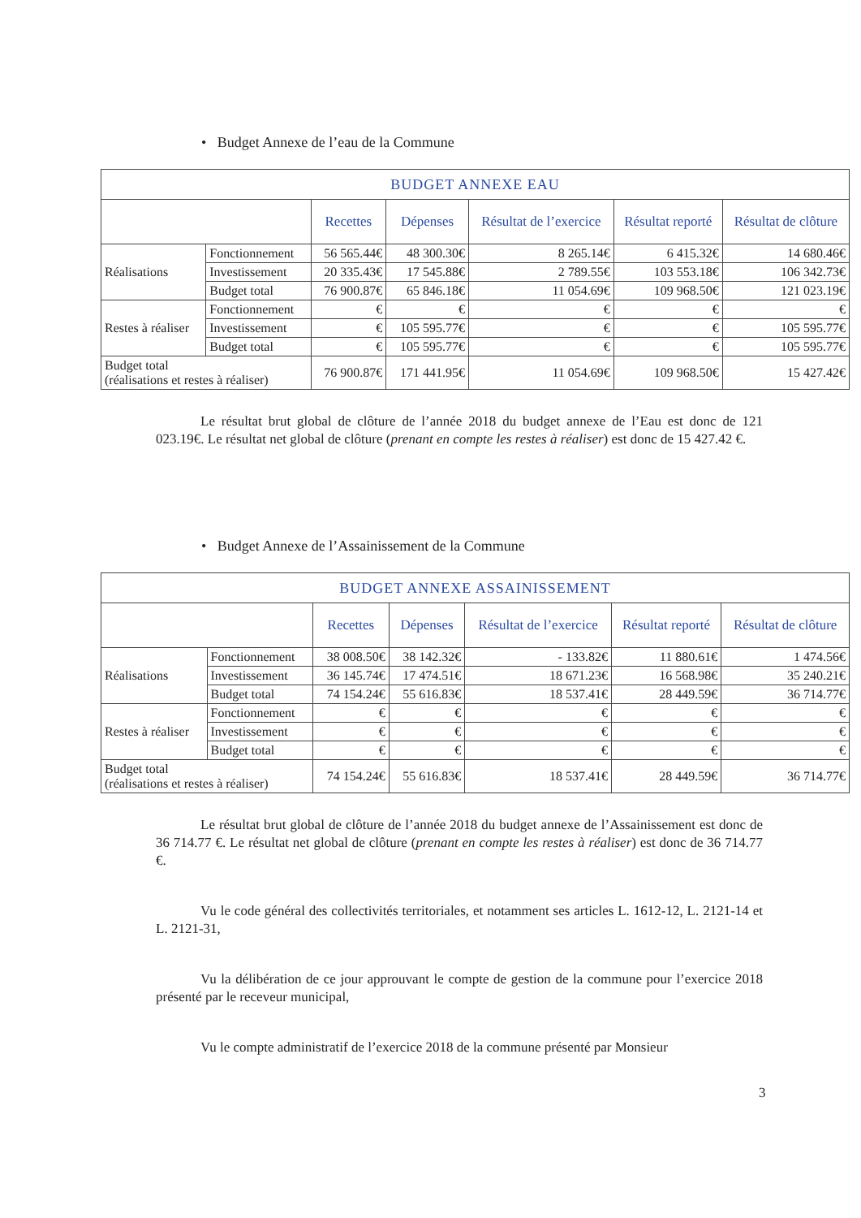• Budget Annexe de l’eau de la Commune
| BUDGET ANNEXE EAU | | | | | | |
| --- | --- | --- | --- | --- | --- | --- |
| | | Recettes | Dépenses | Résultat de l’exercice | Résultat reporté | Résultat de clôture |
| Réalisations | Fonctionnement | 56 565.44€ | 48 300.30€ | 8 265.14€ | 6 415.32€ | 14 680.46€ |
| | Investissement | 20 335.43€ | 17 545.88€ | 2 789.55€ | 103 553.18€ | 106 342.73€ |
| | Budget total | 76 900.87€ | 65 846.18€ | 11 054.69€ | 109 968.50€ | 121 023.19€ |
| Restes à réaliser | Fonctionnement | € | € | € | € | € |
| | Investissement | € | 105 595.77€ | € | € | 105 595.77€ |
| | Budget total | € | 105 595.77€ | € | € | 105 595.77€ |
| Budget total (réalisations et restes à réaliser) | | 76 900.87€ | 171 441.95€ | 11 054.69€ | 109 968.50€ | 15 427.42€ |
Le résultat brut global de clôture de l’année 2018 du budget annexe de l’Eau est donc de 121 023.19€. Le résultat net global de clôture (prenant en compte les restes à réaliser) est donc de 15 427.42 €.
• Budget Annexe de l’Assainissement de la Commune
| BUDGET ANNEXE ASSAINISSEMENT | | | | | | |
| --- | --- | --- | --- | --- | --- | --- |
| | | Recettes | Dépenses | Résultat de l’exercice | Résultat reporté | Résultat de clôture |
| Réalisations | Fonctionnement | 38 008.50€ | 38 142.32€ | - 133.82€ | 11 880.61€ | 1 474.56€ |
| | Investissement | 36 145.74€ | 17 474.51€ | 18 671.23€ | 16 568.98€ | 35 240.21€ |
| | Budget total | 74 154.24€ | 55 616.83€ | 18 537.41€ | 28 449.59€ | 36 714.77€ |
| Restes à réaliser | Fonctionnement | € | € | € | € | € |
| | Investissement | € | € | € | € | € |
| | Budget total | € | € | € | € | € |
| Budget total (réalisations et restes à réaliser) | | 74 154.24€ | 55 616.83€ | 18 537.41€ | 28 449.59€ | 36 714.77€ |
Le résultat brut global de clôture de l’année 2018 du budget annexe de l’Assainissement est donc de 36 714.77 €. Le résultat net global de clôture (prenant en compte les restes à réaliser) est donc de 36 714.77 €.
Vu le code général des collectivités territoriales, et notamment ses articles L. 1612-12, L. 2121-14 et L. 2121-31,
Vu la délibération de ce jour approuvant le compte de gestion de la commune pour l’exercice 2018 présenté par le receveur municipal,
Vu le compte administratif de l’exercice 2018 de la commune présenté par Monsieur
3